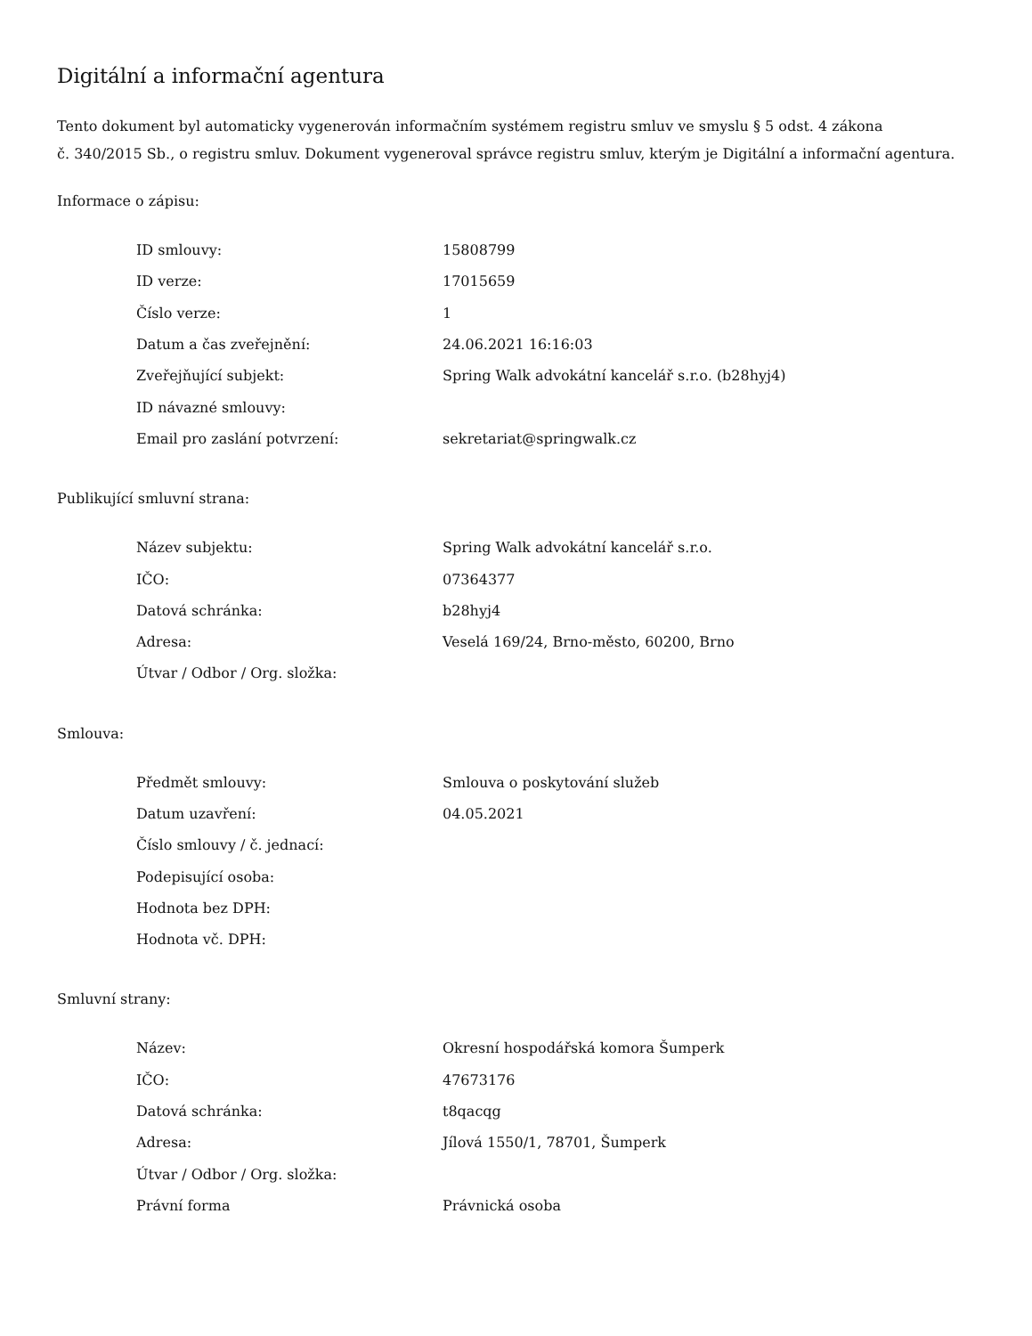Digitální a informační agentura
Tento dokument byl automaticky vygenerován informačním systémem registru smluv ve smyslu § 5 odst. 4 zákona
č. 340/2015 Sb., o registru smluv. Dokument vygeneroval správce registru smluv, kterým je Digitální a informační agentura.
Informace o zápisu:
| ID smlouvy: | 15808799 |
| ID verze: | 17015659 |
| Číslo verze: | 1 |
| Datum a čas zveřejnění: | 24.06.2021 16:16:03 |
| Zveřejňující subjekt: | Spring Walk advokátní kancelář s.r.o. (b28hyj4) |
| ID návazné smlouvy: | |
| Email pro zaslání potvrzení: | sekretariat@springwalk.cz |
Publikující smluvní strana:
| Název subjektu: | Spring Walk advokátní kancelář s.r.o. |
| IČO: | 07364377 |
| Datová schránka: | b28hyj4 |
| Adresa: | Veselá 169/24, Brno-město, 60200, Brno |
| Útvar / Odbor / Org. složka: | |
Smlouva:
| Předmět smlouvy: | Smlouva o poskytování služeb |
| Datum uzavření: | 04.05.2021 |
| Číslo smlouvy / č. jednací: | |
| Podepisující osoba: | |
| Hodnota bez DPH: | |
| Hodnota vč. DPH: | |
Smluvní strany:
| Název: | Okresní hospodářská komora Šumperk |
| IČO: | 47673176 |
| Datová schránka: | t8qacqg |
| Adresa: | Jílová 1550/1, 78701, Šumperk |
| Útvar / Odbor / Org. složka: | |
| Právní forma | Právnická osoba |